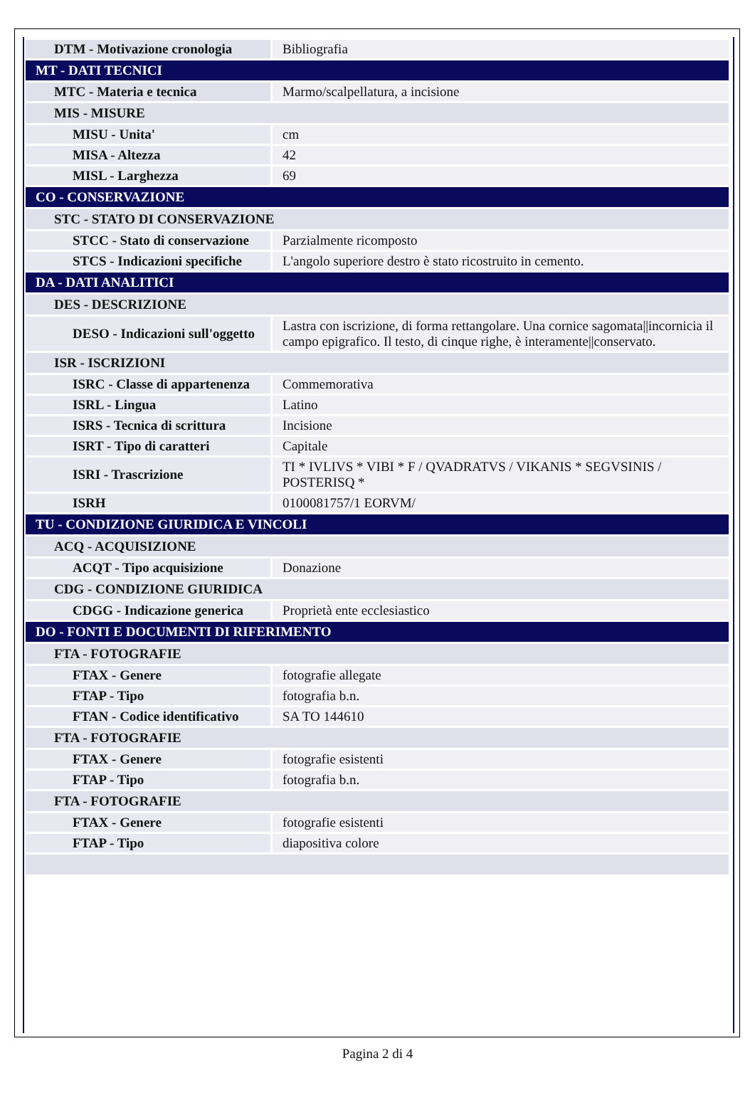| DTM - Motivazione cronologia | Bibliografia |
| MT - DATI TECNICI | |
| MTC - Materia e tecnica | Marmo/scalpellatura, a incisione |
| MIS - MISURE | |
| MISU - Unita' | cm |
| MISA - Altezza | 42 |
| MISL - Larghezza | 69 |
| CO - CONSERVAZIONE | |
| STC - STATO DI CONSERVAZIONE | |
| STCC - Stato di conservazione | Parzialmente ricomposto |
| STCS - Indicazioni specifiche | L'angolo superiore destro è stato ricostruito in cemento. |
| DA - DATI ANALITICI | |
| DES - DESCRIZIONE | |
| DESO - Indicazioni sull'oggetto | Lastra con iscrizione, di forma rettangolare. Una cornice sagomata//incornicia il campo epigrafico. Il testo, di cinque righe, è interamente//conservato. |
| ISR - ISCRIZIONI | |
| ISRC - Classe di appartenenza | Commemorativa |
| ISRL - Lingua | Latino |
| ISRS - Tecnica di scrittura | Incisione |
| ISRT - Tipo di caratteri | Capitale |
| ISRI - Trascrizione | TI * IVLIVS * VIBI * F / QVADRATVS / VIKANIS * SEGVSINIS / POSTERISQ * |
| ISRH | 0100081757/1 EORVM/ |
| TU - CONDIZIONE GIURIDICA E VINCOLI | |
| ACQ - ACQUISIZIONE | |
| ACQT - Tipo acquisizione | Donazione |
| CDG - CONDIZIONE GIURIDICA | |
| CDGG - Indicazione generica | Proprietà ente ecclesiastico |
| DO - FONTI E DOCUMENTI DI RIFERIMENTO | |
| FTA - FOTOGRAFIE | |
| FTAX - Genere | fotografie allegate |
| FTAP - Tipo | fotografia b.n. |
| FTAN - Codice identificativo | SA TO 144610 |
| FTA - FOTOGRAFIE | |
| FTAX - Genere | fotografie esistenti |
| FTAP - Tipo | fotografia b.n. |
| FTA - FOTOGRAFIE | |
| FTAX - Genere | fotografie esistenti |
| FTAP - Tipo | diapositiva colore |
Pagina 2 di 4